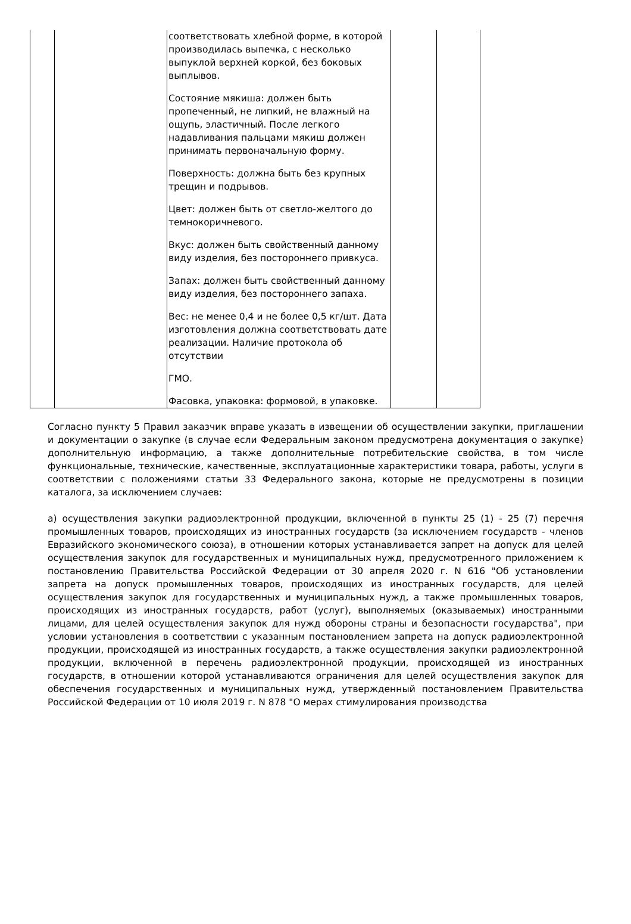| | | соответствовать хлебной форме, в которой производилась выпечка, с несколько выпуклой верхней коркой, без боковых выплывов. Состояние мякиша: должен быть пропеченный, не липкий, не влажный на ощупь, эластичный. После легкого надавливания пальцами мякиш должен принимать первоначальную форму. Поверхность: должна быть без крупных трещин и подрывов. Цвет: должен быть от светло-желтого до темнокоричневого. Вкус: должен быть свойственный данному виду изделия, без постороннего привкуса. Запах: должен быть свойственный данному виду изделия, без постороннего запаха. Вес: не менее 0,4 и не более 0,5 кг/шт. Дата изготовления должна соответствовать дате реализации. Наличие протокола об отсутствии ГМО. Фасовка, упаковка: формовой, в упаковке. | | |
Согласно пункту 5 Правил заказчик вправе указать в извещении об осуществлении закупки, приглашении и документации о закупке (в случае если Федеральным законом предусмотрена документация о закупке) дополнительную информацию, а также дополнительные потребительские свойства, в том числе функциональные, технические, качественные, эксплуатационные характеристики товара, работы, услуги в соответствии с положениями статьи 33 Федерального закона, которые не предусмотрены в позиции каталога, за исключением случаев:
а) осуществления закупки радиоэлектронной продукции, включенной в пункты 25 (1) - 25 (7) перечня промышленных товаров, происходящих из иностранных государств (за исключением государств - членов Евразийского экономического союза), в отношении которых устанавливается запрет на допуск для целей осуществления закупок для государственных и муниципальных нужд, предусмотренного приложением к постановлению Правительства Российской Федерации от 30 апреля 2020 г. N 616 "Об установлении запрета на допуск промышленных товаров, происходящих из иностранных государств, для целей осуществления закупок для государственных и муниципальных нужд, а также промышленных товаров, происходящих из иностранных государств, работ (услуг), выполняемых (оказываемых) иностранными лицами, для целей осуществления закупок для нужд обороны страны и безопасности государства", при условии установления в соответствии с указанным постановлением запрета на допуск радиоэлектронной продукции, происходящей из иностранных государств, а также осуществления закупки радиоэлектронной продукции, включенной в перечень радиоэлектронной продукции, происходящей из иностранных государств, в отношении которой устанавливаются ограничения для целей осуществления закупок для обеспечения государственных и муниципальных нужд, утвержденный постановлением Правительства Российской Федерации от 10 июля 2019 г. N 878 "О мерах стимулирования производства